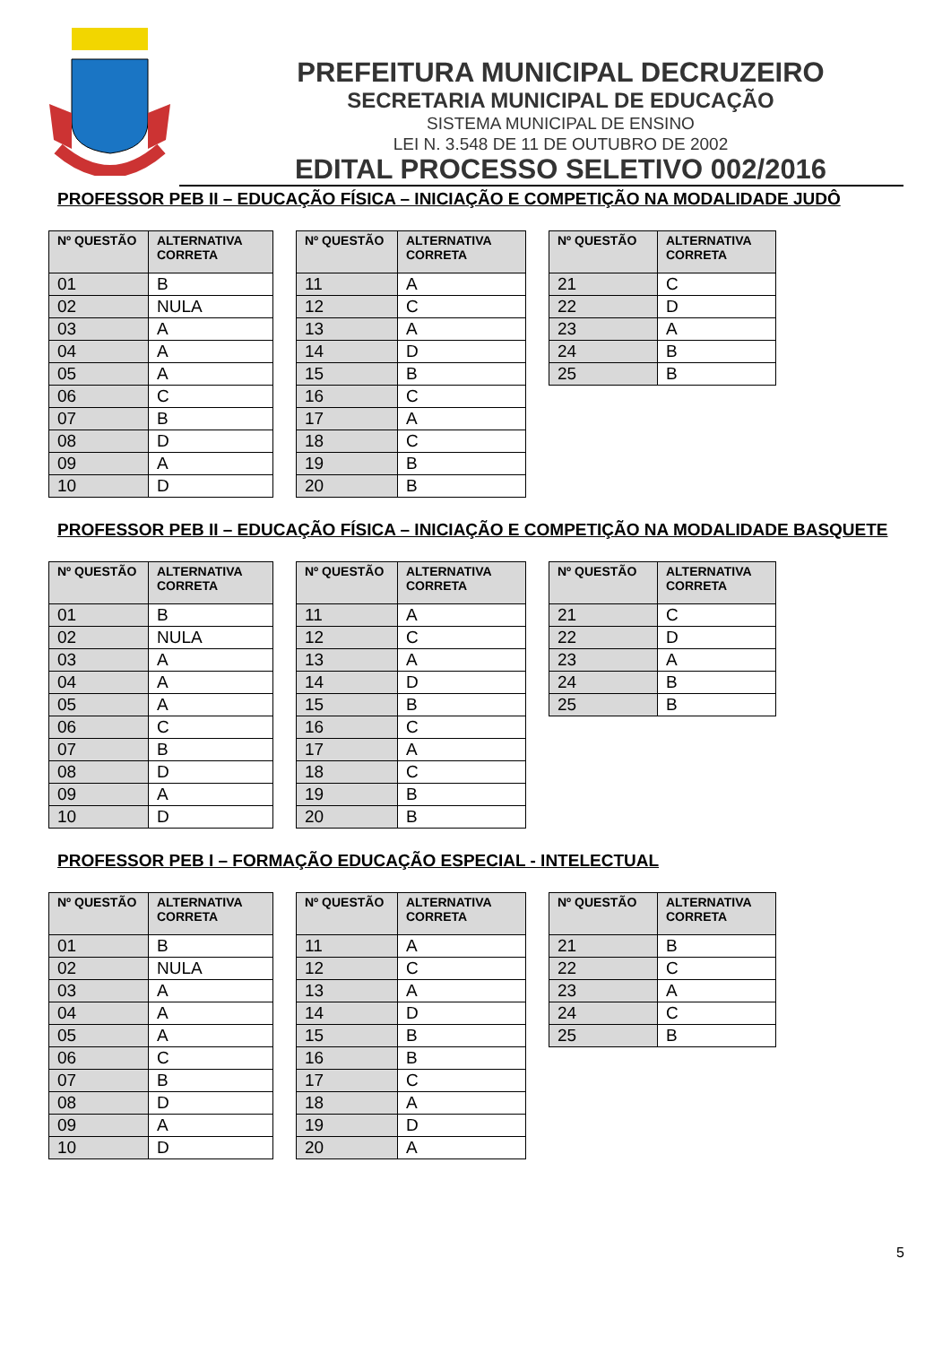PREFEITURA MUNICIPAL DECRUZEIRO
SECRETARIA MUNICIPAL DE EDUCAÇÃO
SISTEMA MUNICIPAL DE ENSINO
LEI N. 3.548 DE 11 DE OUTUBRO DE 2002
EDITAL PROCESSO SELETIVO 002/2016
PROFESSOR PEB II – EDUCAÇÃO FÍSICA – INICIAÇÃO E COMPETIÇÃO NA MODALIDADE JUDÔ
| Nº QUESTÃO | ALTERNATIVA CORRETA |
| --- | --- |
| 01 | B |
| 02 | NULA |
| 03 | A |
| 04 | A |
| 05 | A |
| 06 | C |
| 07 | B |
| 08 | D |
| 09 | A |
| 10 | D |
| Nº QUESTÃO | ALTERNATIVA CORRETA |
| --- | --- |
| 11 | A |
| 12 | C |
| 13 | A |
| 14 | D |
| 15 | B |
| 16 | C |
| 17 | A |
| 18 | C |
| 19 | B |
| 20 | B |
| Nº QUESTÃO | ALTERNATIVA CORRETA |
| --- | --- |
| 21 | C |
| 22 | D |
| 23 | A |
| 24 | B |
| 25 | B |
PROFESSOR PEB II – EDUCAÇÃO FÍSICA – INICIAÇÃO E COMPETIÇÃO NA MODALIDADE BASQUETE
| Nº QUESTÃO | ALTERNATIVA CORRETA |
| --- | --- |
| 01 | B |
| 02 | NULA |
| 03 | A |
| 04 | A |
| 05 | A |
| 06 | C |
| 07 | B |
| 08 | D |
| 09 | A |
| 10 | D |
| Nº QUESTÃO | ALTERNATIVA CORRETA |
| --- | --- |
| 11 | A |
| 12 | C |
| 13 | A |
| 14 | D |
| 15 | B |
| 16 | C |
| 17 | A |
| 18 | C |
| 19 | B |
| 20 | B |
| Nº QUESTÃO | ALTERNATIVA CORRETA |
| --- | --- |
| 21 | C |
| 22 | D |
| 23 | A |
| 24 | B |
| 25 | B |
PROFESSOR PEB I – FORMAÇÃO EDUCAÇÃO ESPECIAL - INTELECTUAL
| Nº QUESTÃO | ALTERNATIVA CORRETA |
| --- | --- |
| 01 | B |
| 02 | NULA |
| 03 | A |
| 04 | A |
| 05 | A |
| 06 | C |
| 07 | B |
| 08 | D |
| 09 | A |
| 10 | D |
| Nº QUESTÃO | ALTERNATIVA CORRETA |
| --- | --- |
| 11 | A |
| 12 | C |
| 13 | A |
| 14 | D |
| 15 | B |
| 16 | B |
| 17 | C |
| 18 | A |
| 19 | D |
| 20 | A |
| Nº QUESTÃO | ALTERNATIVA CORRETA |
| --- | --- |
| 21 | B |
| 22 | C |
| 23 | A |
| 24 | C |
| 25 | B |
5